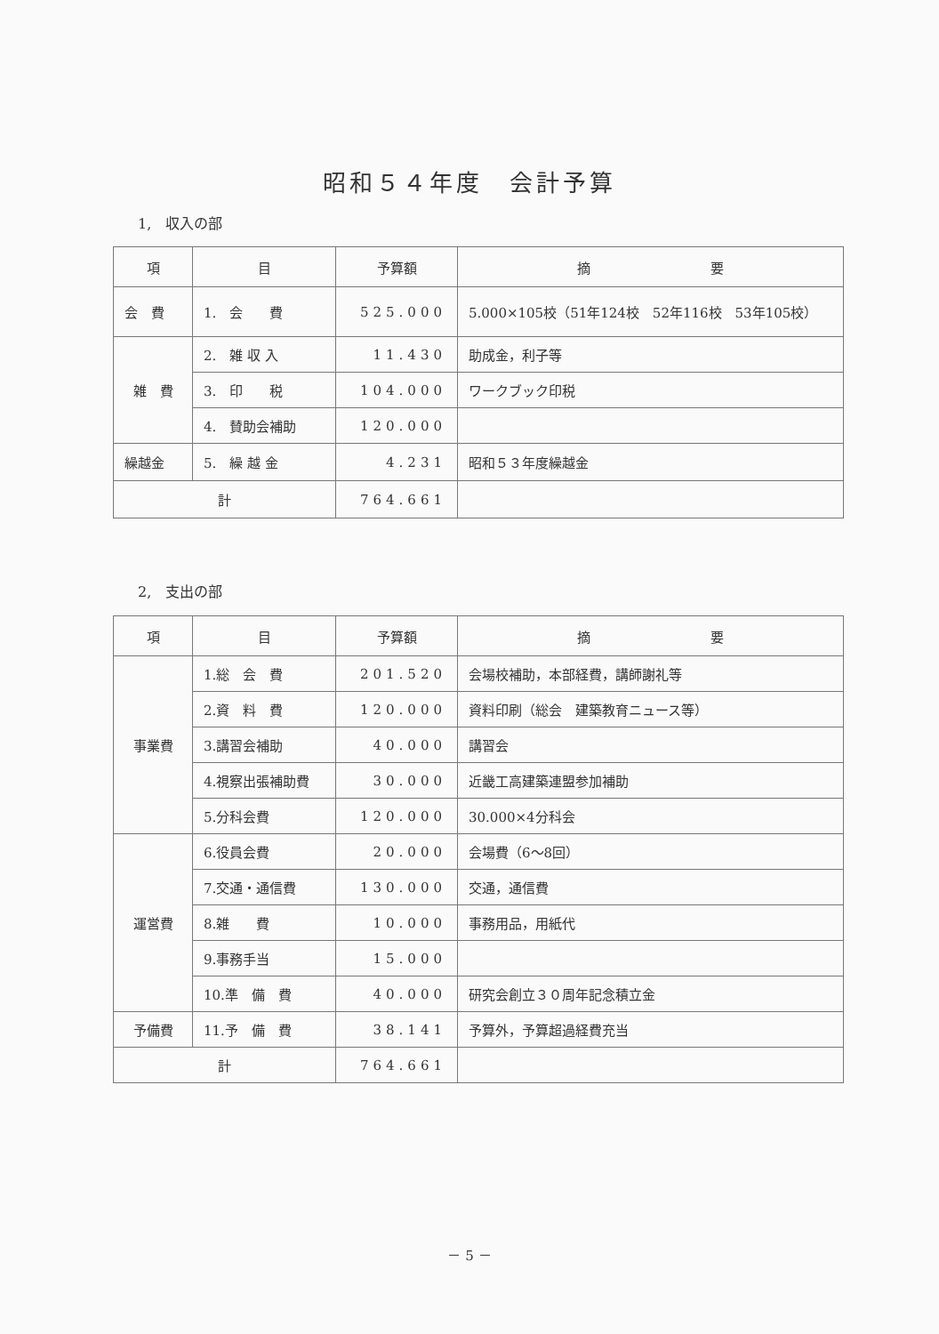昭和５４年度　会計予算
1,　収入の部
| 項 | 目 | 予算額 | 摘 要 |
| --- | --- | --- | --- |
| 会 費 | 1. 会 費 | 525.000 | 5.000×105校（51年124校 52年116校 53年105校） |
| 雑 費 | 2. 雑 収 入 | 11.430 | 助成金，利子等 |
| | 3. 印 税 | 104.000 | ワークブック印税 |
| | 4. 賛助会補助 | 120.000 | |
| 繰越金 | 5. 繰 越 金 | 4.231 | 昭和５３年度繰越金 |
| 計 | | 764.661 | |
2,　支出の部
| 項 | 目 | 予算額 | 摘 要 |
| --- | --- | --- | --- |
| 事業費 | 1.総 会 費 | 201.520 | 会場校補助，本部経費，講師謝礼等 |
| | 2.資 料 費 | 120.000 | 資料印刷（総会 建築教育ニュース等） |
| | 3.講習会補助 | 40.000 | 講習会 |
| | 4.視察出張補助費 | 30.000 | 近畿工高建築連盟参加補助 |
| | 5.分科会費 | 120.000 | 30.000×4分科会 |
| 運営費 | 6.役員会費 | 20.000 | 会場費（6～8回） |
| | 7.交通・通信費 | 130.000 | 交通，通信費 |
| | 8.雑 費 | 10.000 | 事務用品，用紙代 |
| | 9.事務手当 | 15.000 | |
| | 10.準 備 費 | 40.000 | 研究会創立３０周年記念積立金 |
| 予備費 | 11.予 備 費 | 38.141 | 予算外，予算超過経費充当 |
| 計 | | 764.661 | |
－ 5 －